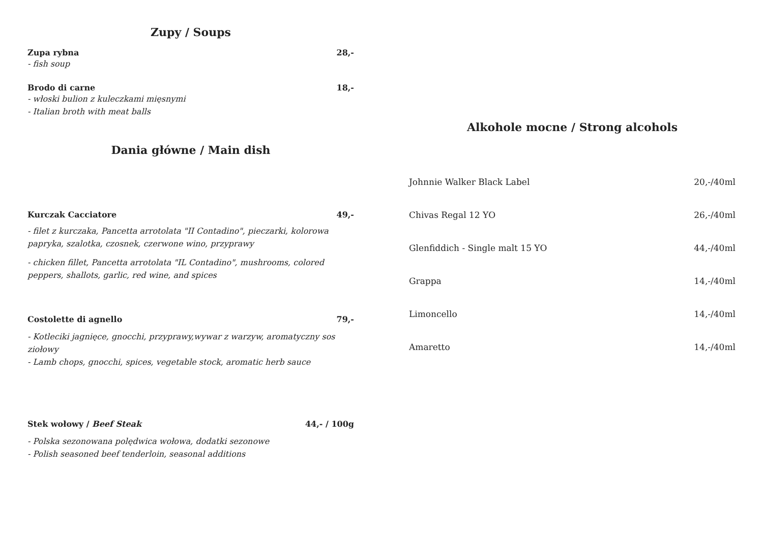Zupy / Soups
Zupa rybna 28,-
- fish soup
Brodo di carne 18,-
- włoski bulion z kuleczkami mięsnymi
- Italian broth with meat balls
Dania główne / Main dish
Kurczak Cacciatore 49,-
- filet z kurczaka, Pancetta arrotolata "II Contadino", pieczarki, kolorowa papryka, szalotka, czosnek, czerwone wino, przyprawy
- chicken fillet, Pancetta arrotolata "IL Contadino", mushrooms, colored peppers, shallots, garlic, red wine, and spices
Costolette di agnello 79,-
- Kotleciki jagnięce, gnocchi, przyprawy,wywar z warzyw, aromatyczny sos ziołowy
- Lamb chops, gnocchi, spices, vegetable stock, aromatic herb sauce
Stek wołowy / Beef Steak 44,- / 100g
- Polska sezonowana polędwica wołowa, dodatki sezonowe
- Polish seasoned beef tenderloin, seasonal additions
Alkohole mocne / Strong alcohols
Johnnie Walker Black Label 20,-/40ml
Chivas Regal 12 YO 26,-/40ml
Glenfiddich - Single malt 15 YO 44,-/40ml
Grappa 14,-/40ml
Limoncello 14,-/40ml
Amaretto 14,-/40ml